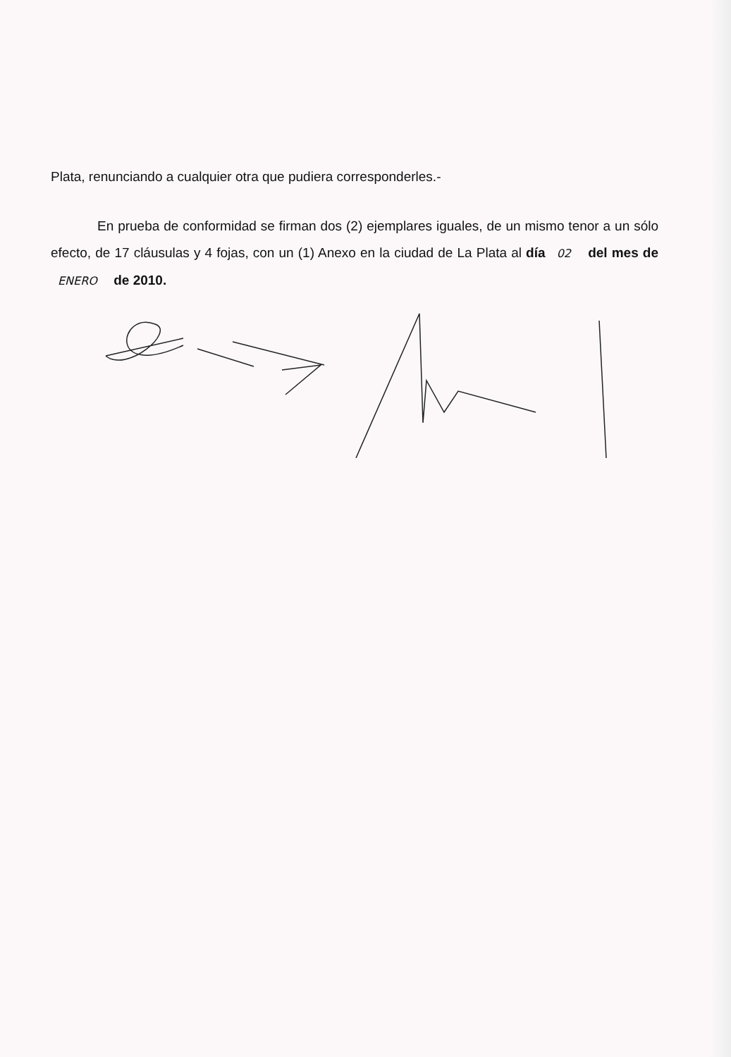Plata, renunciando a cualquier otra que pudiera corresponderles.-
En prueba de conformidad se firman dos (2) ejemplares iguales, de un mismo tenor a un sólo efecto, de 17 cláusulas y 4 fojas, con un (1) Anexo en la ciudad de La Plata al día 02 del mes de ENERO de 2010.